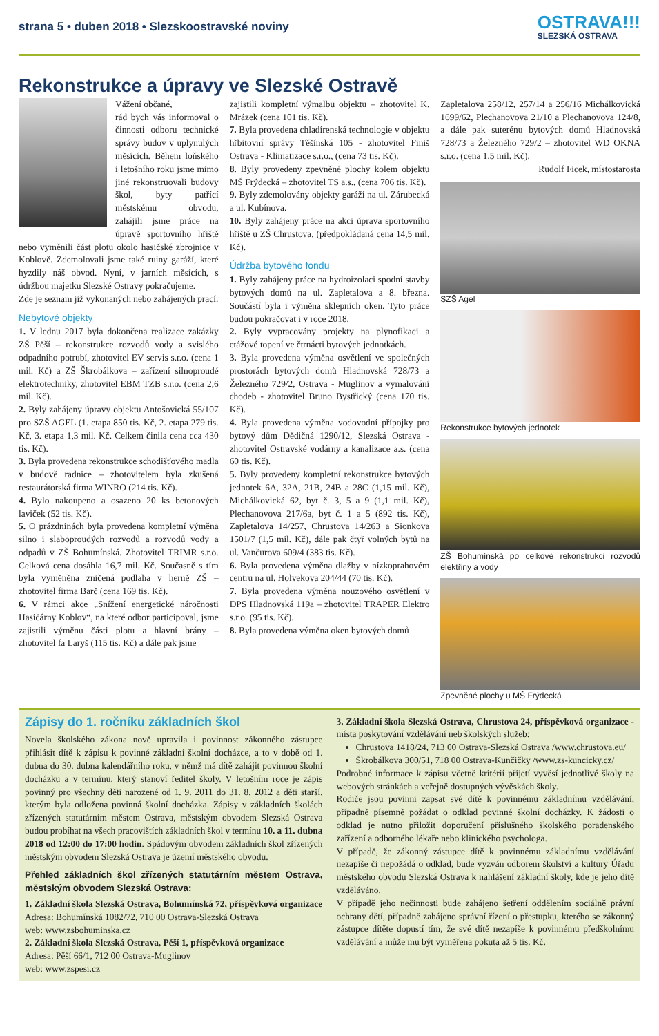strana 5 • duben 2018 • Slezskoostravské noviny
OSTRAVA!!!
SLEZSKÁ OSTRAVA
Rekonstrukce a úpravy ve Slezské Ostravě
Vážení občané,
rád bych vás informoval o činnosti odboru technické správy budov v uplynulých měsících. Během loňského i letošního roku jsme mimo jiné rekonstruovali budovy škol, byty patřící městskému obvodu, zahájili jsme práce na úpravě sportovního hřiště nebo vyměnili část plotu okolo hasičské zbrojnice v Koblově. Zdemolovali jsme také ruiny garáží, které hyzdily náš obvod. Nyní, v jarních měsících, s údržbou majetku Slezské Ostravy pokračujeme.
Zde je seznam již vykonaných nebo zahájených prací.
Nebytové objekty
1. V lednu 2017 byla dokončena realizace zakázky ZŠ Pěší – rekonstrukce rozvodů vody a svislého odpadního potrubí, zhotovitel EV servis s.r.o. (cena 1 mil. Kč) a ZŠ Škrobálkova – zařízení silnoproudé elektrotechniky, zhotovitel EBM TZB s.r.o. (cena 2,6 mil. Kč).
2. Byly zahájeny úpravy objektu Antošovická 55/107 pro SZŠ AGEL (1. etapa 850 tis. Kč, 2. etapa 279 tis. Kč, 3. etapa 1,3 mil. Kč. Celkem činila cena cca 430 tis. Kč).
3. Byla provedena rekonstrukce schodišťového madla v budově radnice – zhotovitelem byla zkušená restaurátorská firma WINRO (214 tis. Kč).
4. Bylo nakoupeno a osazeno 20 ks betonových laviček (52 tis. Kč).
5. O prázdninách byla provedena kompletní výměna silno i slaboproudých rozvodů a rozvodů vody a odpadů v ZŠ Bohumínská. Zhotovitel TRIMR s.r.o. Celková cena dosáhla 16,7 mil. Kč. Současně s tím byla vyměněna zničená podlaha v herně ZŠ – zhotovitel firma Barč (cena 169 tis. Kč).
6. V rámci akce „Snížení energetické náročnosti Hasičárny Koblov“, na které odbor participoval, jsme zajistili výměnu části plotu a hlavní brány – zhotovitel fa Laryš (115 tis. Kč) a dále pak jsme
zajistili kompletní výmalbu objektu – zhotovitel K. Mrázek (cena 101 tis. Kč).
7. Byla provedena chladírenská technologie v objektu hřbitovní správy Těšínská 105 - zhotovitel Finiš Ostrava - Klimatizace s.r.o., (cena 73 tis. Kč).
8. Byly provedeny zpevněné plochy kolem objektu MŠ Frýdecká – zhotovitel TS a.s., (cena 706 tis. Kč).
9. Byly zdemolovány objekty garáží na ul. Zárubecká a ul. Kubínova.
10. Byly zahájeny práce na akci úprava sportovního hřiště u ZŠ Chrustova, (předpokládaná cena 14,5 mil. Kč).
Údržba bytového fondu
1. Byly zahájeny práce na hydroizolaci spodní stavby bytových domů na ul. Zapletalova a 8. března. Součástí byla i výměna sklepních oken. Tyto práce budou pokračovat i v roce 2018.
2. Byly vypracovány projekty na plynofikaci a etážové topení ve čtrnácti bytových jednotkách.
3. Byla provedena výměna osvětlení ve společných prostorách bytových domů Hladnovská 728/73 a Železného 729/2, Ostrava - Muglinov a vymalování chodeb - zhotovitel Bruno Bystřický (cena 170 tis. Kč).
4. Byla provedena výměna vodovodní přípojky pro bytový dům Dědičná 1290/12, Slezská Ostrava - zhotovitel Ostravské vodárny a kanalizace a.s. (cena 60 tis. Kč).
5. Byly provedeny kompletní rekonstrukce bytových jednotek 6A, 32A, 21B, 24B a 28C (1,15 mil. Kč), Michálkovická 62, byt č. 3, 5 a 9 (1,1 mil. Kč), Plechanovova 217/6a, byt č. 1 a 5 (892 tis. Kč), Zapletalova 14/257, Chrustova 14/263 a Sionkova 1501/7 (1,5 mil. Kč), dále pak čtyř volných bytů na ul. Vančurova 609/4 (383 tis. Kč).
6. Byla provedena výměna dlažby v nízkoprahovém centru na ul. Holvekova 204/44 (70 tis. Kč).
7. Byla provedena výměna nouzového osvětlení v DPS Hladnovská 119a – zhotovitel TRAPER Elektro s.r.o. (95 tis. Kč).
8. Byla provedena výměna oken bytových domů
Zapletalova 258/12, 257/14 a 256/16 Michálkovická 1699/62, Plechanovova 21/10 a Plechanovova 124/8, a dále pak suterénu bytových domů Hladnovská 728/73 a Železného 729/2 – zhotovitel WD OKNA s.r.o. (cena 1,5 mil. Kč).
Rudolf Ficek, místostarosta
SZŠ Agel
Rekonstrukce bytových jednotek
ZŠ Bohumínská po celkové rekonstrukci rozvodů elektřiny a vody
Zpevněné plochy u MŠ Frýdecká
Zápisy do 1. ročníku základních škol
Novela školského zákona nově upravila i povinnost zákonného zástupce přihlásit dítě k zápisu k povinné základní školní docházce, a to v době od 1. dubna do 30. dubna kalendářního roku, v němž má dítě zahájit povinnou školní docházku a v termínu, který stanoví ředitel školy. V letošním roce je zápis povinný pro všechny děti narozené od 1. 9. 2011 do 31. 8. 2012 a děti starší, kterým byla odložena povinná školní docházka. Zápisy v základních školách zřízených statutárním městem Ostrava, městským obvodem Slezská Ostrava budou probíhat na všech pracovištích základních škol v termínu 10. a 11. dubna 2018 od 12:00 do 17:00 hodin. Spádovým obvodem základních škol zřízených městským obvodem Slezská Ostrava je území městského obvodu.
Přehled základních škol zřízených statutárním městem Ostrava, městským obvodem Slezská Ostrava:
1. Základní škola Slezská Ostrava, Bohumínská 72, příspěvková organizace
Adresa: Bohumínská 1082/72, 710 00 Ostrava-Slezská Ostrava
web: www.zsbohuminska.cz
2. Základní škola Slezská Ostrava, Pěší 1, příspěvková organizace
Adresa: Pěší 66/1, 712 00 Ostrava-Muglinov
web: www.zspesi.cz
3. Základní škola Slezská Ostrava, Chrustova 24, příspěvková organizace - místa poskytování vzdělávání neb školských služeb:
Chrustova 1418/24, 713 00 Ostrava-Slezská Ostrava /www.chrustova.eu/
Škrobálkova 300/51, 718 00 Ostrava-Kunčičky /www.zs-kuncicky.cz/
Podrobné informace k zápisu včetně kritérií přijetí vyvěsí jednotlivé školy na webových stránkách a veřejně dostupných vývěskách školy.
Rodiče jsou povinni zapsat své dítě k povinnému základnímu vzdělávání, případně písemně požádat o odklad povinné školní docházky. K žádosti o odklad je nutno přiložit doporučení příslušného školského poradenského zařízení a odborného lékaře nebo klinického psychologa.
V případě, že zákonný zástupce dítě k povinnému základnímu vzdělávání nezapíše či nepožádá o odklad, bude vyzván odborem školství a kultury Úřadu městského obvodu Slezská Ostrava k nahlášení základní školy, kde je jeho dítě vzděláváno.
V případě jeho nečinnosti bude zahájeno šetření oddělením sociálně právní ochrany dětí, případně zahájeno správní řízení o přestupku, kterého se zákonný zástupce dítěte dopustí tím, že své dítě nezapíše k povinnému předškolnímu vzdělávání a může mu být vyměřena pokuta až 5 tis. Kč.